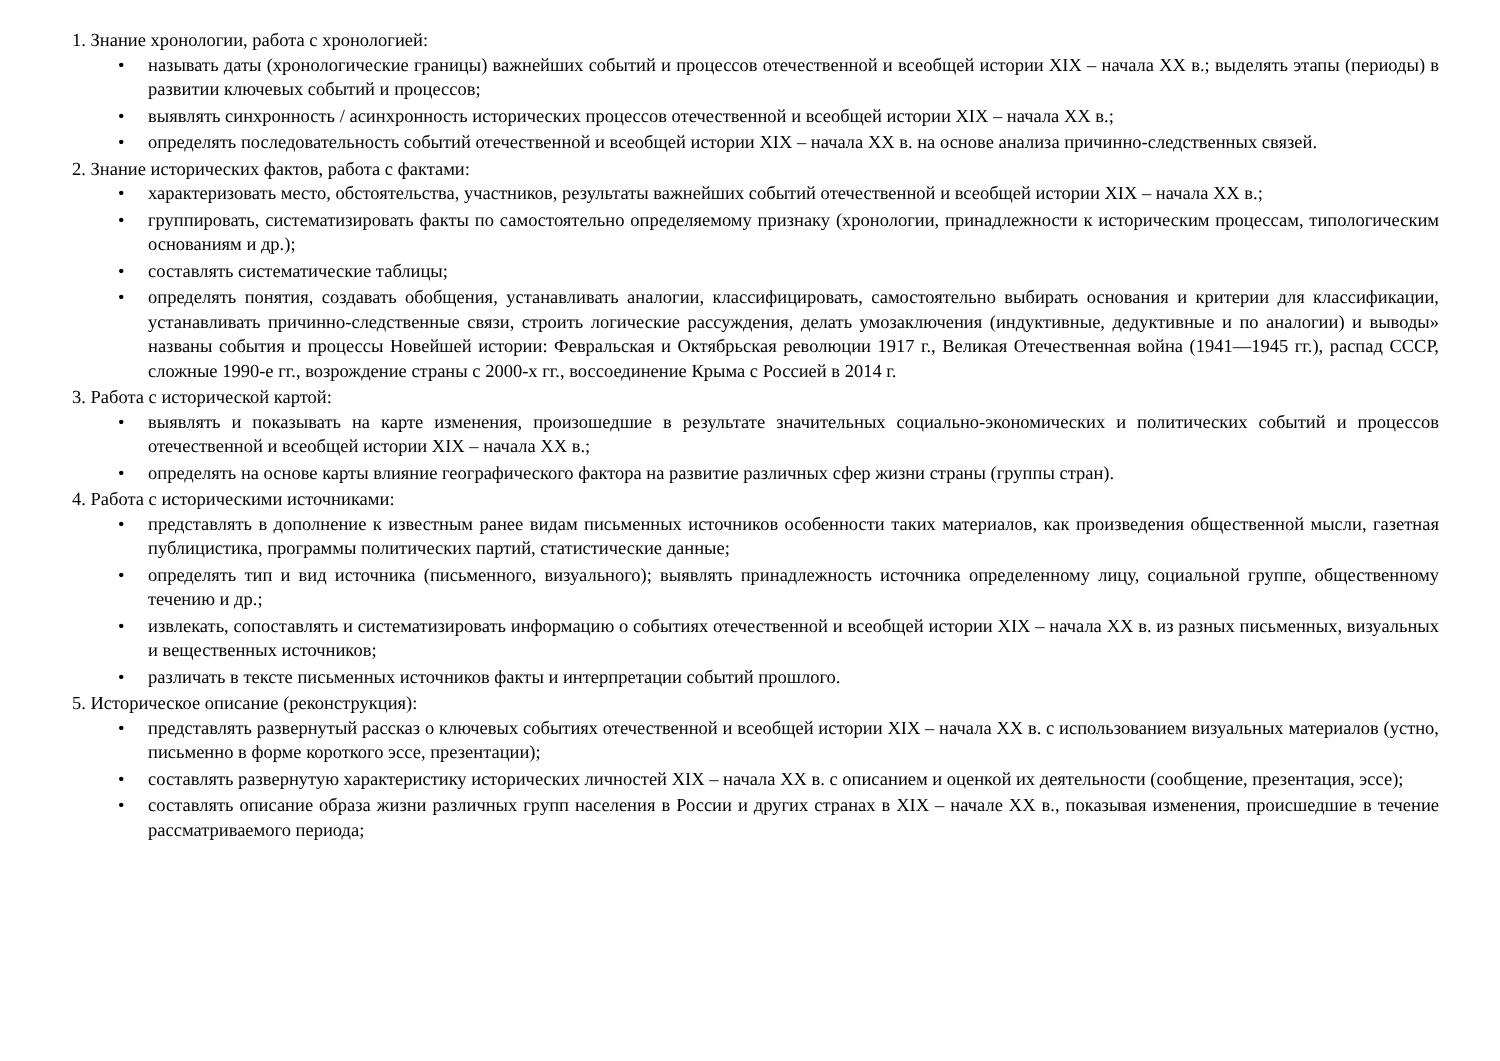1. Знание хронологии, работа с хронологией:
• называть даты (хронологические границы) важнейших событий и процессов отечественной и всеобщей истории XIX – начала XX в.; выделять этапы (периоды) в развитии ключевых событий и процессов;
• выявлять синхронность / асинхронность исторических процессов отечественной и всеобщей истории XIX – начала XX в.;
• определять последовательность событий отечественной и всеобщей истории XIX – начала XX в. на основе анализа причинно-следственных связей.
2. Знание исторических фактов, работа с фактами:
• характеризовать место, обстоятельства, участников, результаты важнейших событий отечественной и всеобщей истории XIX – начала XX в.;
• группировать, систематизировать факты по самостоятельно определяемому признаку (хронологии, принадлежности к историческим процессам, типологическим основаниям и др.);
• составлять систематические таблицы;
• определять понятия, создавать обобщения, устанавливать аналогии, классифицировать, самостоятельно выбирать основания и критерии для классификации, устанавливать причинно-следственные связи, строить логические рассуждения, делать умозаключения (индуктивные, дедуктивные и по аналогии) и выводы» названы события и процессы Новейшей истории: Февральская и Октябрьская революции 1917 г., Великая Отечественная война (1941—1945 гг.), распад СССР, сложные 1990-е гг., возрождение страны с 2000-х гг., воссоединение Крыма с Россией в 2014 г.
3. Работа с исторической картой:
• выявлять и показывать на карте изменения, произошедшие в результате значительных социально-экономических и политических событий и процессов отечественной и всеобщей истории XIX – начала XX в.;
• определять на основе карты влияние географического фактора на развитие различных сфер жизни страны (группы стран).
4. Работа с историческими источниками:
• представлять в дополнение к известным ранее видам письменных источников особенности таких материалов, как произведения общественной мысли, газетная публицистика, программы политических партий, статистические данные;
• определять тип и вид источника (письменного, визуального); выявлять принадлежность источника определенному лицу, социальной группе, общественному течению и др.;
• извлекать, сопоставлять и систематизировать информацию о событиях отечественной и всеобщей истории XIX – начала XX в. из разных письменных, визуальных и вещественных источников;
• различать в тексте письменных источников факты и интерпретации событий прошлого.
5. Историческое описание (реконструкция):
• представлять развернутый рассказ о ключевых событиях отечественной и всеобщей истории XIX – начала XX в. с использованием визуальных материалов (устно, письменно в форме короткого эссе, презентации);
• составлять развернутую характеристику исторических личностей XIX – начала XX в. с описанием и оценкой их деятельности (сообщение, презентация, эссе);
• составлять описание образа жизни различных групп населения в России и других странах в XIX – начале XX в., показывая изменения, происшедшие в течение рассматриваемого периода;